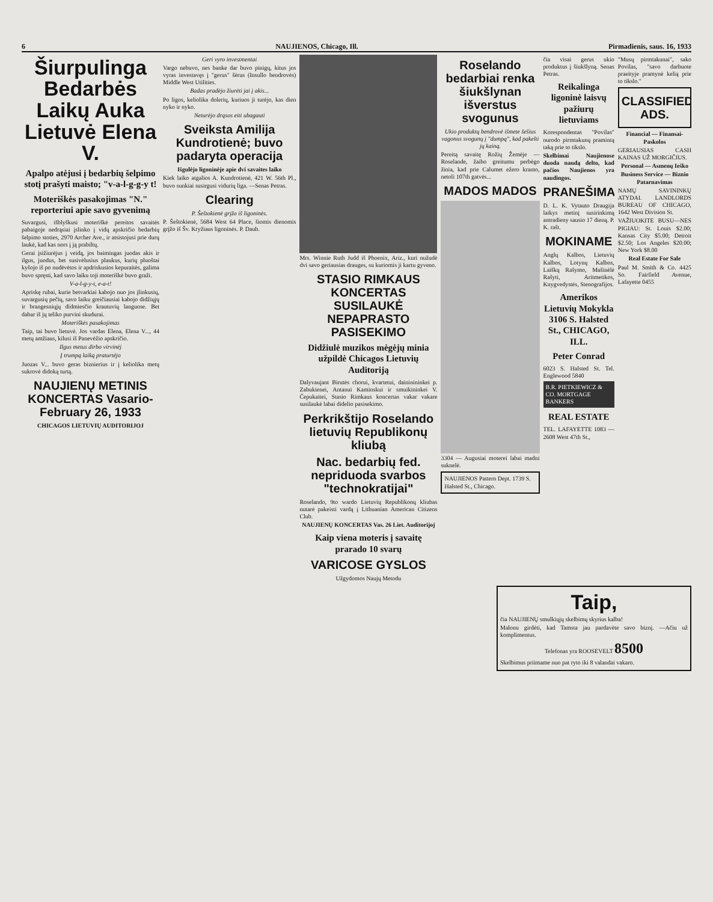6 NAUJIENOS, Chicago, Ill. Pirmadienis, saus. 16, 1933
Šiurpulinga Bedarbės Laikų Auka Lietuvė Elena V.
Apalpo atėjusi į bedarbių šelpimo stotį prašyti maisto; "v-a-l-g-g-y t!
Moteriškės pasakojimas "N." reporteriui apie savo gyvenimą
Suvargusi, išblyškusi moteriškė pereitos savaitės pabaigoje nedrąsiai įslinko į vidų apskričio bedarbių šelpimo stoties, 2970 Archer Ave., ir atsistojusi prie durų laukė, kad kas nors į ją prabiltų.
Gerai įsižiurėjus į veidą, jos baimingas juodas akis ir ilgus, juodus, bet susivėlusius plaukus, kurių pluoštai kyšojo iš po nudėvėtos ir apdriskusios kepuraitės, galima buvo spręsti, kad savo laiku toji moteriškė buvo graži.
V-a-l-g-y-t, e-a-t!
Apriskę rubai, kurie betvarkiai kabojo nuo jos įlinkusių, suvargusių pečių, savo laiku greičiausiai kabojo didžiųjų ir brangesniųjų didmiesčio krautuvių languose. Bet dabar iš jų teliko purvini skudurai.
Moteriškės pasakojimas
Taip, tai buvo lietuvė. Jos vardas Elena, Elena V..., 44 metų amžiaus, kilusi iš Panevėžio apskričio.
Ilgus metus dirbo virvinėj
Į trumpą laiką praturtėjo
Juozas V... buvo geras biznierius ir į keliolika metų sukrovė didoką turtą.
NAUJIENŲ METINIS KONCERTAS Vasario-February 26, 1933
CHICAGOS LIETUVIŲ AUDITORIJOJ
Geri vyro investmentai
Vargo nebuvo, nes banke dar buvo pinigų, kitus jos vyras investavęs į "gerus" šėrus (Insullo bendrovės) Middle West Utilities.
Badas pradėjo žiurėti jai į akis...
Po ligos, keliolika dolerių, kuriuos ji turėjo, kas dien nyko ir nyko.
Neturėjo drąsos eiti ubagauti
Sveiksta Amilija Kundrotienė; buvo padaryta operacija
Išgulėjo ligoninėje apie dvi savaites laiko
Kiek laiko atgalios A. Kundrotienė, 421 W. 56th Pl., buvo sunkiai susirgusi vidurių liga. —Senas Petras.
Clearing
P. Šeštokienė grįžo iš ligoninės.
P. Šeštokienė, 5684 West 64 Place, šiomis dienomis grįžo iš Šv. Kryžiaus ligoninės. P. Daub.
Mrs. Winnie Ruth Judd iš Phoenix, Ariz., kuri nužudė dvi savo geriausias drauges, su kuriomis ji kartu gyveno.
STASIO RIMKAUS KONCERTAS SUSILAUKĖ NEPAPRASTO PASISEKIMO
Didžiulė muzikos mėgėjų minia užpildė Chicagos Lietuvių Auditoriją
Dalyvaujant Birutės chorui, kvartetui, daininininkei p. Zabukienei, Antanui Kaminskui ir smuikininkei V. Čepukaitei, Stasio Rimkaus koncertas vakar vakare susilaukė labai didelio pasisekimo.
Perkrikštijo Roselando lietuvių Republikonų kliubą
Nac. bedarbių fed. nepriduoda svarbos "technokratijai"
Roselando, 9to wardo Lietuvių Republikonų kliubas nutarė pakeisti vardą į Lithuanian American Citizens Club.
NAUJIENŲ KONCERTAS Vas. 26 Liet. Auditorijoj
Kaip viena moteris į savaitę prarado 10 svarų
VARICOSE GYSLOS
Užgydomos Naujų Metodu
Roselando bedarbiai renka šiukšlynan išverstus svogunus
Ukio produktų bendrovė išmete šešius vagonus svogunų į "dumpą", kad pakelti jų kainą.
Pereitą savaitę Rožių Žemėje — Roselande, žaibo greitumu perbėgo žinia, kad prie Calumet ežero kranto, netoli 107th gatvės...
MADOS MADOS
3304 — Augusiai moterei labai madni suknelė.
NAUJIENOS Pattern Dept. 1739 S. Halsted St., Chicago.
čia visai gerus ukio produktus į šiukšlyną. Senas Petras.
Reikalinga ligoninė laisvų pažiurų lietuviams
Korespondentas "Povilas" nurodo pirmtakunų pramintą taką prie to tikslo.
Skelbimai Naujienose duoda naudą delto, kad pačios Naujienos yra naudingos.
PRANEŠIMAI
D. L. K. Vytauto Draugija laikys metinį susirinkimą antradieny sausio 17 dieną. P. K. rašt.
MOKINAME
Anglų Kalbos, Lietuvių Kalbos, Lotynų Kalbos, Laiškų Rašymo, Mašinėlė Rašyti, Aritmetikos, Knygvedystės, Stenografijos.
Amerikos Lietuvių Mokykla 3106 S. Halsted St., CHICAGO, ILL.
Peter Conrad
6023 S. Halsted St. Tel. Englewood 5840
B.R. PIETKIEWICZ & CO. MORTGAGE BANKERS
REAL ESTATE
TEL. LAFAYETTE 1083 — 2608 West 47th St.,
"Musų pirmtakunai", sako Povilas, "savo darbuote praeityje pramynė kelią prie to tikslo."
CLASSIFIED ADS.
Financial — Finansai-Paskolos
GERIAUSIAS CASH KAINAS UŽ MORGIČIUS.
Personal — Asmenų Ieško
Business Service — Biznio Patarnavimas
NAMŲ SAVININKŲ ATYDAI. LANDLORDS BUREAU OF CHICAGO, 1642 West Division St.
VAŽIUOKITE BUSU—NES PIGIAU: St. Louis $2.00; Kansas City $5.00; Detroit $2.50; Los Angeles $20.00; New York $8.00
Real Estate For Sale
Paul M. Smith & Co. 4425 So. Fairfield Avenue, Lafayette 0455
Taip,
čia NAUJIENŲ smulkiųjų skelbimų skyrius kalba!
Malonu girdėti, kad Tamsta jau pardavėte savo biznį. —Ačiu už komplimentus.
Telefonas yra ROOSEVELT 8500
Skelbimus priimame nuo pat ryto iki 8 valandai vakaro.